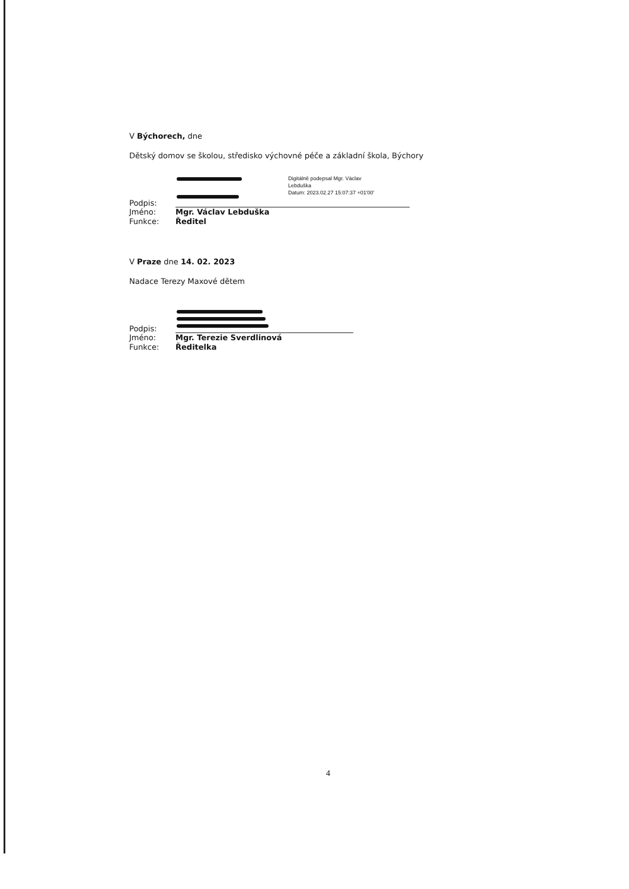V Býchorech, dne
Dětský domov se školou, středisko výchovné péče a základní škola, Býchory
Podpis:
Digitálně podepsal Mgr. Václav
Lebduška
Datum: 2023.02.27 15:07:37 +01'00'
Jméno: Mgr. Václav Lebduška
Funkce: Ředitel
V Praze dne 14. 02. 2023
Nadace Terezy Maxové dětem
Podpis:
Jméno: Mgr. Terezie Sverdlinová
Funkce: Ředitelka
4